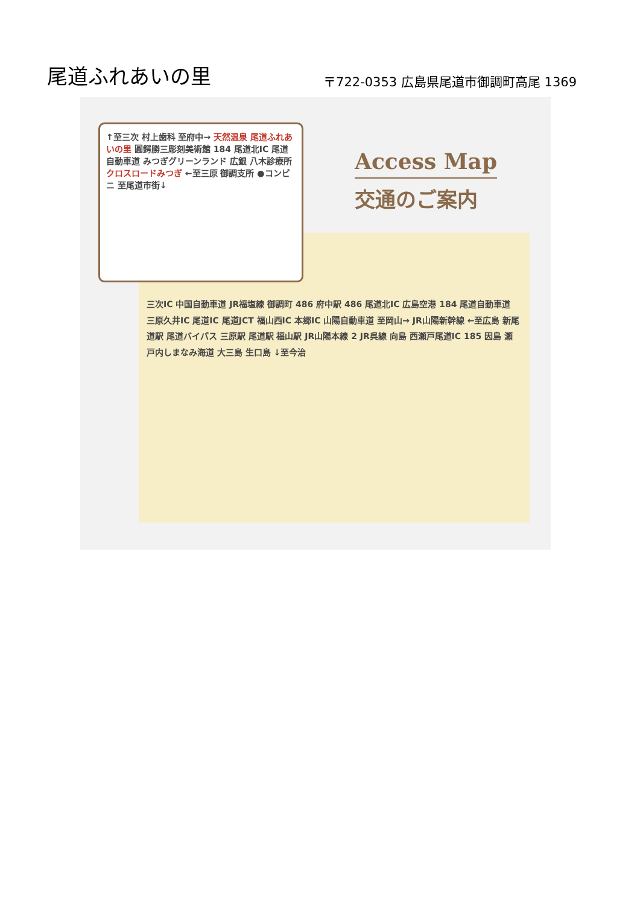尾道ふれあいの里
〒722-0353 広島県尾道市御調町高尾 1369
↑至三次 村上歯科 至府中→ 天然温泉 尾道ふれあいの里 圓鍔勝三彫刻美術館 184 尾道北IC 尾道自動車道 みつぎグリーンランド 広銀 八木診療所 クロスロードみつぎ ←至三原 御調支所 ●コンビニ 至尾道市街↓
Access Map
交通のご案内
三次IC 中国自動車道 JR福塩線 御調町 486 府中駅 486 尾道北IC 広島空港 184 尾道自動車道 三原久井IC 尾道IC 尾道JCT 福山西IC 本郷IC 山陽自動車道 至岡山→ JR山陽新幹線 ←至広島 新尾道駅 尾道バイパス 三原駅 尾道駅 福山駅 JR山陽本線 2 JR呉線 向島 西瀬戸尾道IC 185 因島 瀬戸内しまなみ海道 大三島 生口島 ↓至今治